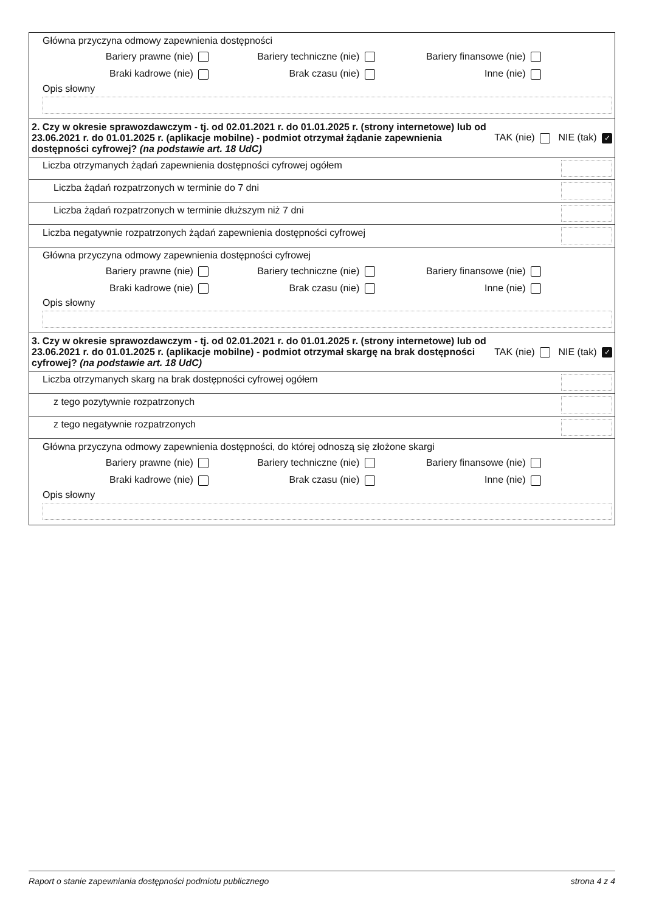| Główna przyczyna odmowy zapewnienia dostępności Bariery prawne (nie) Bariery techniczne (nie) Bariery finansowe (nie) Braki kadrowe (nie) Brak czasu (nie) Inne (nie) Opis słowny |
| 2. Czy w okresie sprawozdawczym - tj. od 02.01.2021 r. do 01.01.2025 r. (strony internetowe) lub od 23.06.2021 r. do 01.01.2025 r. (aplikacje mobilne) - podmiot otrzymał żądanie zapewnienia dostępności cyfrowej? (na podstawie art. 18 UdC) TAK (nie) NIE (tak) ✓ |
| Liczba otrzymanych żądań zapewnienia dostępności cyfrowej ogółem |
| Liczba żądań rozpatrzonych w terminie do 7 dni |
| Liczba żądań rozpatrzonych w terminie dłuższym niż 7 dni |
| Liczba negatywnie rozpatrzonych żądań zapewnienia dostępności cyfrowej |
| Główna przyczyna odmowy zapewnienia dostępności cyfrowej Bariery prawne (nie) Bariery techniczne (nie) Bariery finansowe (nie) Braki kadrowe (nie) Brak czasu (nie) Inne (nie) Opis słowny |
| 3. Czy w okresie sprawozdawczym - tj. od 02.01.2021 r. do 01.01.2025 r. (strony internetowe) lub od 23.06.2021 r. do 01.01.2025 r. (aplikacje mobilne) - podmiot otrzymał skargę na brak dostępności cyfrowej? (na podstawie art. 18 UdC) TAK (nie) NIE (tak) ✓ |
| Liczba otrzymanych skarg na brak dostępności cyfrowej ogółem |
| z tego pozytywnie rozpatrzonych |
| z tego negatywnie rozpatrzonych |
| Główna przyczyna odmowy zapewnienia dostępności, do której odnoszą się złożone skargi Bariery prawne (nie) Bariery techniczne (nie) Bariery finansowe (nie) Braki kadrowe (nie) Brak czasu (nie) Inne (nie) Opis słowny |
Raport o stanie zapewniania dostępności podmiotu publicznego strona 4 z 4